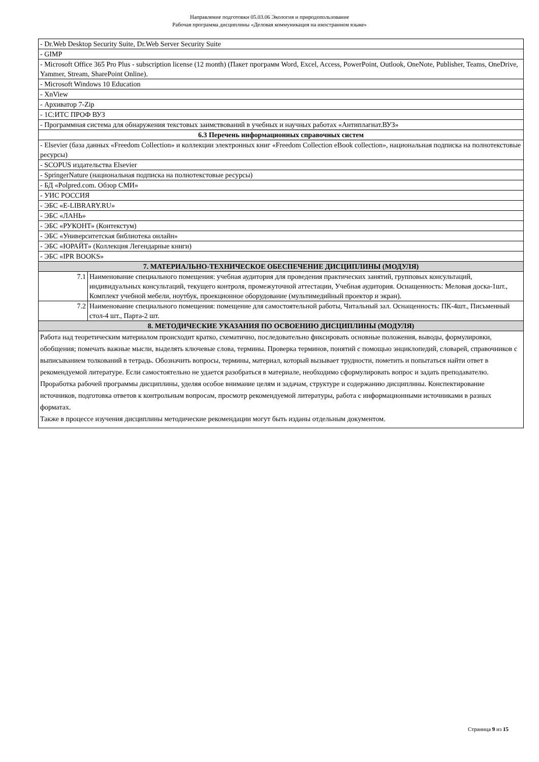Направление подготовки 05.03.06 Экология и природопользование
Рабочая программа дисциплины «Деловая коммуникация на иностранном языке»
| - Dr.Web Desktop Security Suite, Dr.Web Server Security Suite | |
| - GIMP | |
| - Microsoft Office 365 Pro Plus - subscription license (12 month) (Пакет программ Word, Excel, Access, PowerPoint, Outlook, OneNote, Publisher, Teams, OneDrive, Yammer, Stream, SharePoint Online). | |
| - Microsoft Windows 10 Education | |
| - XnView | |
| - Архиватор 7-Zip | |
| - 1С:ИТС ПРОФ ВУЗ | |
| - Программная система для обнаружения текстовых заимствований в учебных и научных работах «Антиплагиат.ВУЗ» | |
| 6.3 Перечень информационных справочных систем | |
| - Elsevier (база данных «Freedom Collection» и коллекции электронных книг «Freedom Collection eBook collection», национальная подписка на полнотекстовые ресурсы) | |
| - SCOPUS издательства Elsevier | |
| - SpringerNature (национальная подписка на полнотекстовые ресурсы) | |
| - БД «Polpred.com. Обзор СМИ» | |
| - УИС РОССИЯ | |
| - ЭБС «E-LIBRARY.RU» | |
| - ЭБС «ЛАНЬ» | |
| - ЭБС «РУКОНТ» (Контекстум) | |
| - ЭБС «Университетская библиотека онлайн» | |
| - ЭБС «ЮРАЙТ» (Коллекция Легендарные книги) | |
| - ЭБС «IPR BOOKS» | |
| 7. МАТЕРИАЛЬНО-ТЕХНИЧЕСКОЕ ОБЕСПЕЧЕНИЕ ДИСЦИПЛИНЫ (МОДУЛЯ) | |
| 7.1 | Наименование специального помещения: учебная аудитория для проведения практических занятий, групповых консультаций, индивидуальных консультаций, текущего контроля, промежуточной аттестации, Учебная аудитория. Оснащенность: Меловая доска-1шт., Комплект учебной мебели, ноутбук, проекционное оборудование (мультимедийный проектор и экран). |
| 7.2 | Наименование специального помещения: помещение для самостоятельной работы, Читальный зал. Оснащенность: ПК-4шт., Письменный стол-4 шт., Парта-2 шт. |
| 8. МЕТОДИЧЕСКИЕ УКАЗАНИЯ ПО ОСВОЕНИЮ ДИСЦИПЛИНЫ (МОДУЛЯ) | |
| Работа над теоретическим материалом происходит кратко, схематично, последовательно фиксировать основные положения, выводы, формулировки, обобщения; помечать важные мысли, выделять ключевые слова, термины. Проверка терминов, понятий с помощью энциклопедий, словарей, справочников с выписыванием толкований в тетрадь. Обозначить вопросы, термины, материал, который вызывает трудности, пометить и попытаться найти ответ в рекомендуемой литературе. Если самостоятельно не удается разобраться в материале, необходимо сформулировать вопрос и задать преподавателю. Проработка рабочей программы дисциплины, уделяя особое внимание целям и задачам, структуре и содержанию дисциплины. Конспектирование источников, подготовка ответов к контрольным вопросам, просмотр рекомендуемой литературы, работа с информационными источниками в разных форматах. Также в процессе изучения дисциплины методические рекомендации могут быть изданы отдельным документом. | |
Страница 9 из 15